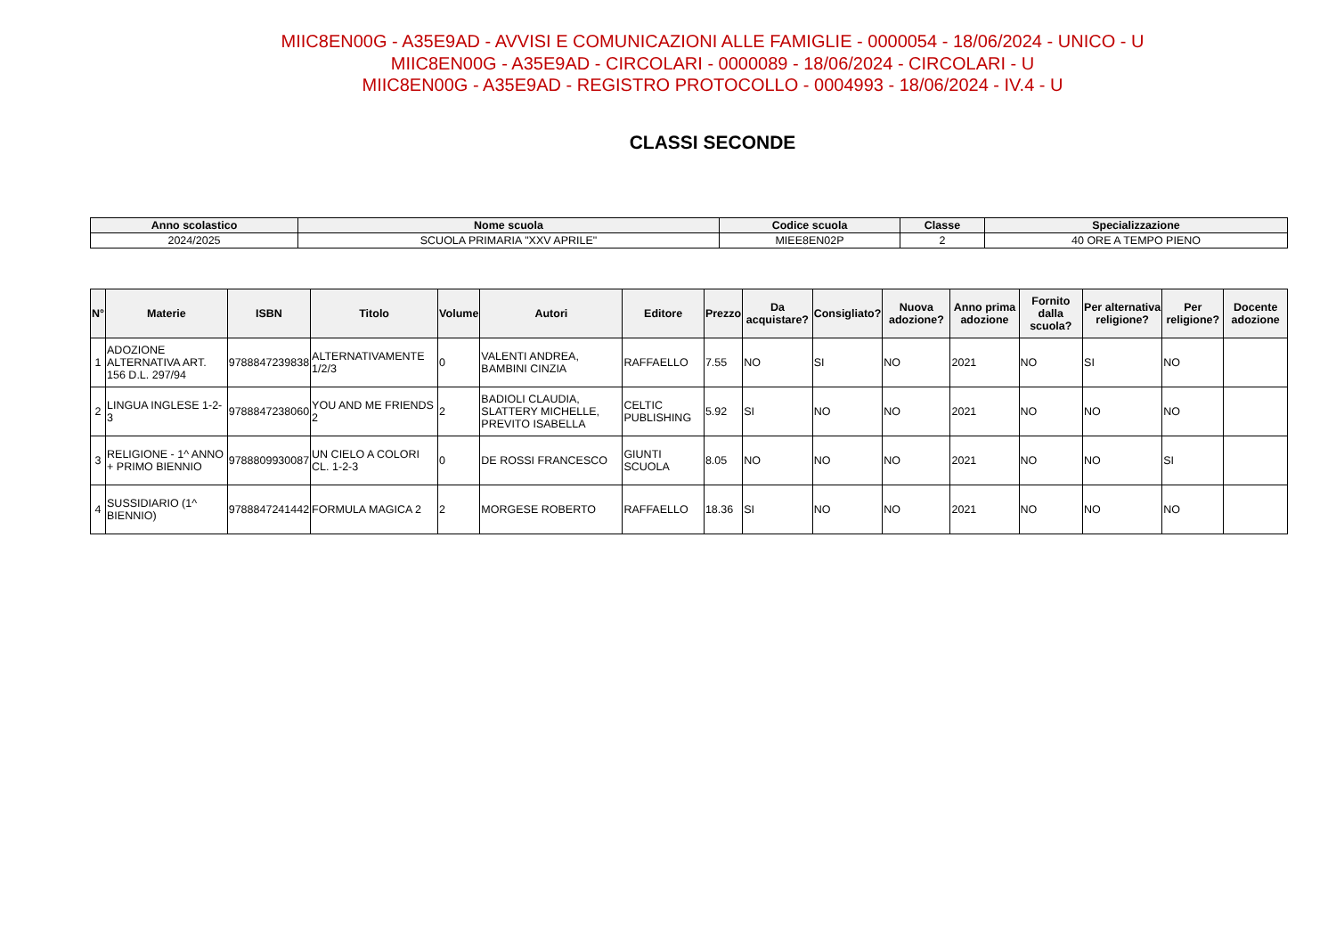MIIC8EN00G - A35E9AD - AVVISI E COMUNICAZIONI ALLE FAMIGLIE - 0000054 - 18/06/2024 - UNICO - U
MIIC8EN00G - A35E9AD - CIRCOLARI - 0000089 - 18/06/2024 - CIRCOLARI - U
MIIC8EN00G - A35E9AD - REGISTRO PROTOCOLLO - 0004993 - 18/06/2024 - IV.4 - U
CLASSI SECONDE
| Anno scolastico | Nome scuola | Codice scuola | Classe | Specializzazione |
| --- | --- | --- | --- | --- |
| 2024/2025 | SCUOLA PRIMARIA "XXV APRILE" | MIEE8EN02P | 2 | 40 ORE A TEMPO PIENO |
| N° | Materie | ISBN | Titolo | Volume | Autori | Editore | Prezzo | Da acquistare? | Consigliato? | Nuova adozione? | Anno prima adozione | Fornito dalla scuola? | Per alternativa religione? | Per religione? | Docente adozione |
| --- | --- | --- | --- | --- | --- | --- | --- | --- | --- | --- | --- | --- | --- | --- | --- |
| 1 | ADOZIONE ALTERNATIVA ART. 156 D.L. 297/94 | 9788847239838 | ALTERNATIVAMENTE 1/2/3 | 0 | VALENTI ANDREA, BAMBINI CINZIA | RAFFAELLO | 7.55 | NO | SI | NO | 2021 | NO | SI | NO | |
| 2 | LINGUA INGLESE 1-2-3 | 9788847238060 | YOU AND ME FRIENDS 2 | 2 | BADIOLI CLAUDIA, SLATTERY MICHELLE, PREVITO ISABELLA | CELTIC PUBLISHING | 5.92 | SI | NO | NO | 2021 | NO | NO | NO | |
| 3 | RELIGIONE - 1^ ANNO + PRIMO BIENNIO | 9788809930087 | UN CIELO A COLORI CL. 1-2-3 | 0 | DE ROSSI FRANCESCO | GIUNTI SCUOLA | 8.05 | NO | NO | NO | 2021 | NO | NO | SI | |
| 4 | SUSSIDIARIO (1^ BIENNIO) | 9788847241442 | FORMULA MAGICA 2 | 2 | MORGESE ROBERTO | RAFFAELLO | 18.36 | SI | NO | NO | 2021 | NO | NO | NO | |